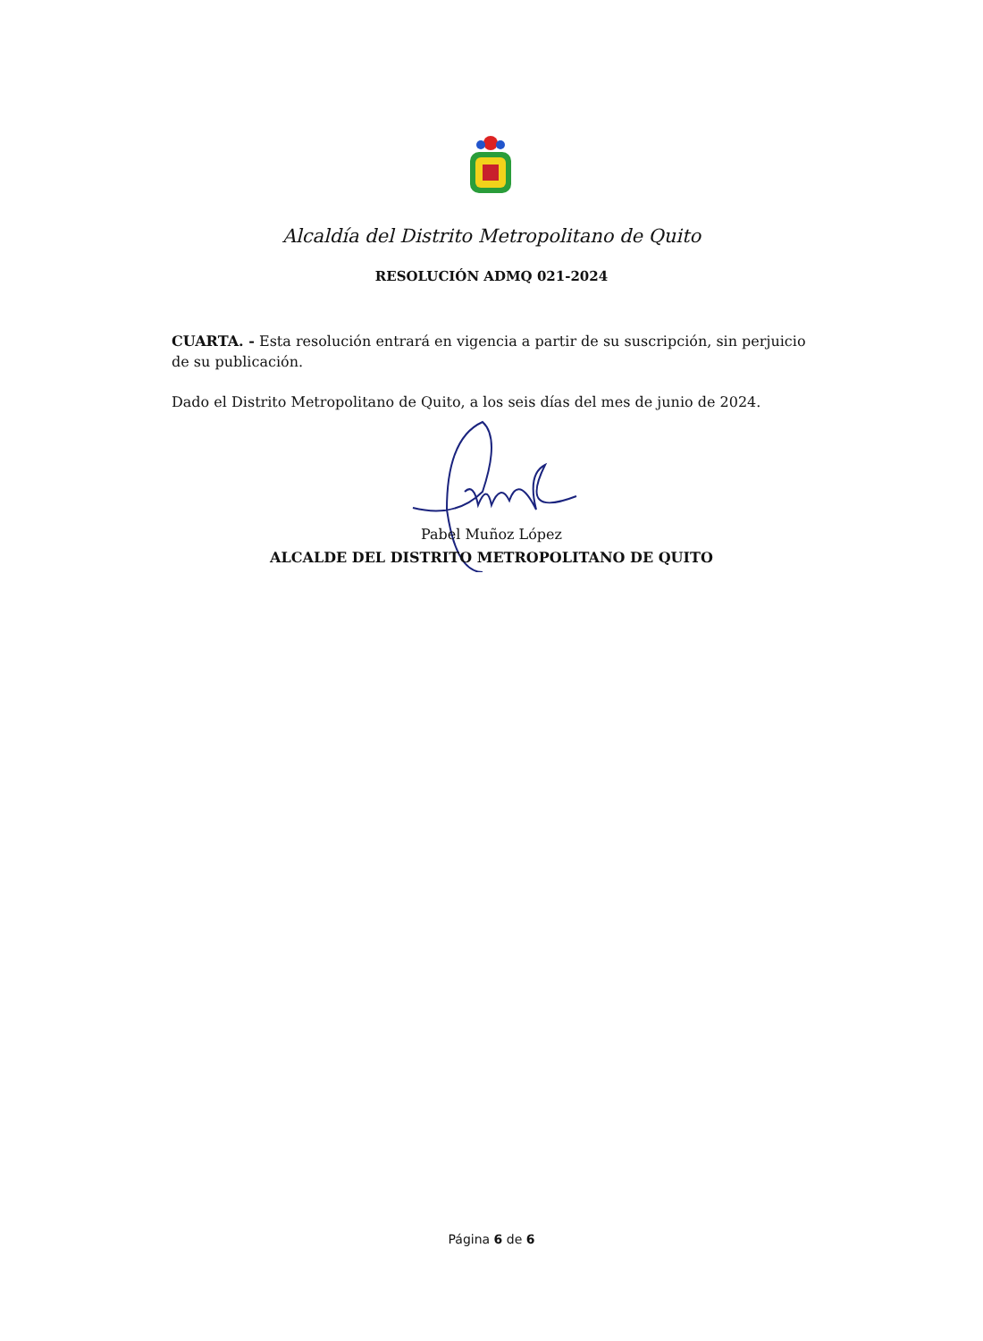Alcaldía del Distrito Metropolitano de Quito
RESOLUCIÓN ADMQ 021-2024
CUARTA. - Esta resolución entrará en vigencia a partir de su suscripción, sin perjuicio de su publicación.
Dado el Distrito Metropolitano de Quito, a los seis días del mes de junio de 2024.
Pabel Muñoz López
ALCALDE DEL DISTRITO METROPOLITANO DE QUITO
Página 6 de 6